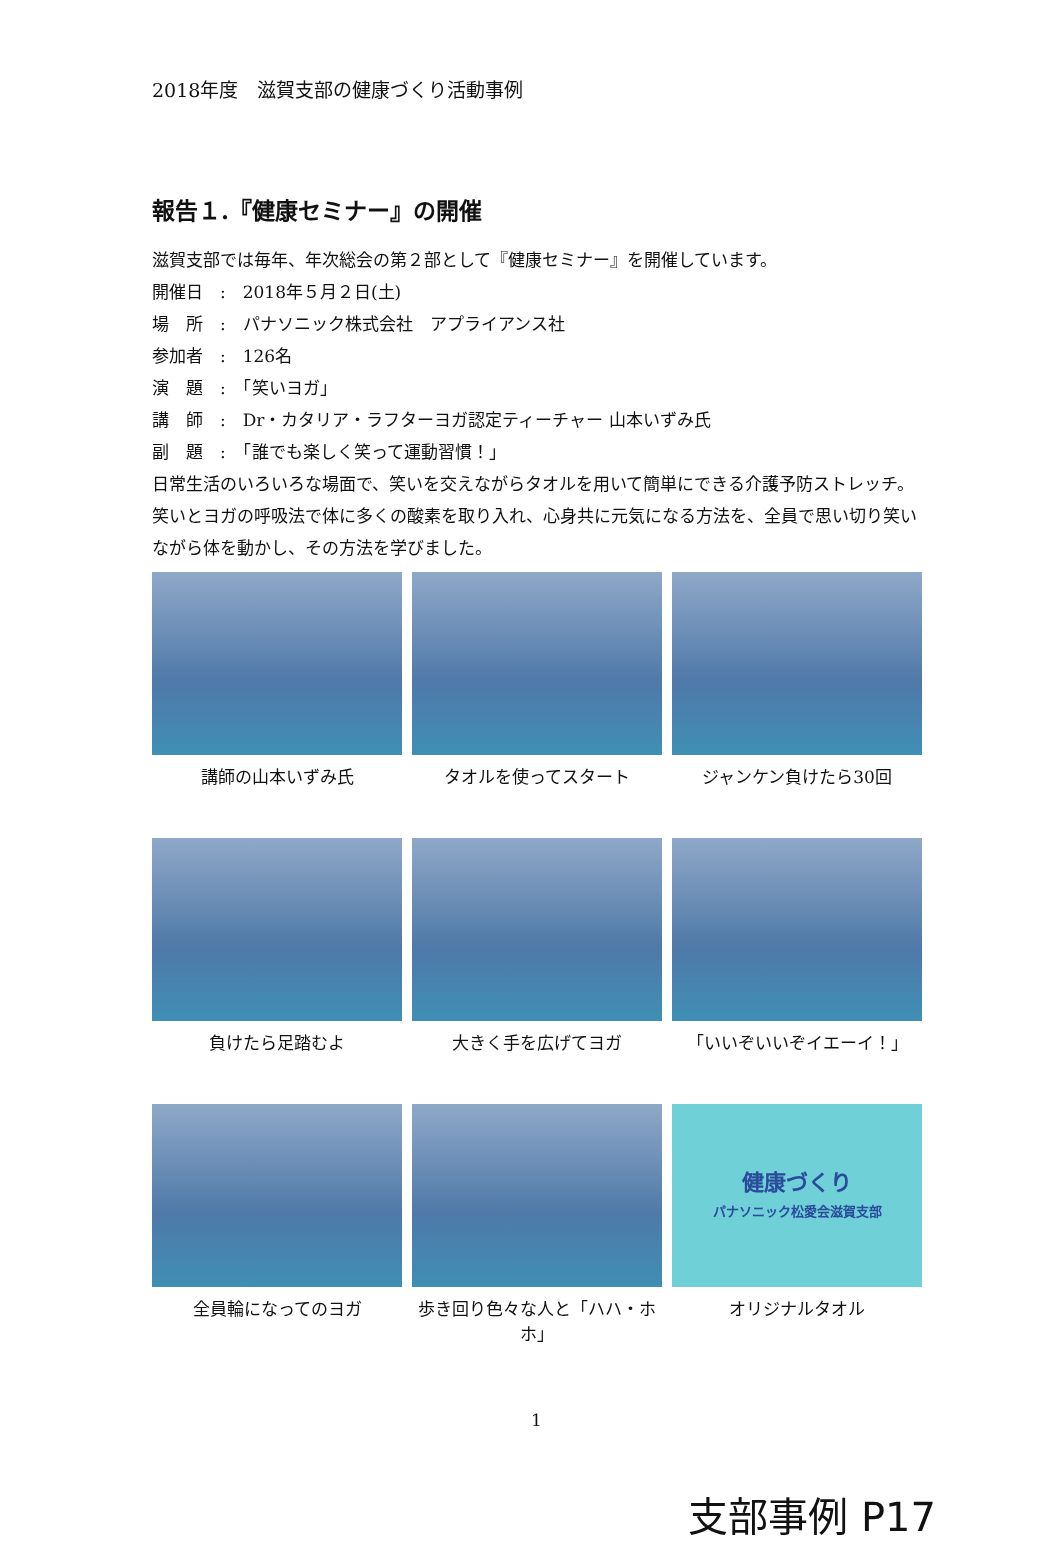2018年度　滋賀支部の健康づくり活動事例
報告１.『健康セミナー』の開催
滋賀支部では毎年、年次総会の第２部として『健康セミナー』を開催しています。
開催日　:　2018年５月２日(土)
場　所　:　パナソニック株式会社　アプライアンス社
参加者　:　126名
演　題　:　「笑いヨガ」
講　師　:　Dr・カタリア・ラフターヨガ認定ティーチャー 山本いずみ氏
副　題　:　「誰でも楽しく笑って運動習慣！」
日常生活のいろいろな場面で、笑いを交えながらタオルを用いて簡単にできる介護予防ストレッチ。笑いとヨガの呼吸法で体に多くの酸素を取り入れ、心身共に元気になる方法を、全員で思い切り笑いながら体を動かし、その方法を学びました。
講師の山本いずみ氏
タオルを使ってスタート
ジャンケン負けたら30回
負けたら足踏むよ
大きく手を広げてヨガ
「いいぞいいぞイエーイ！」
全員輪になってのヨガ
歩き回り色々な人と「ハハ・ホホ」
健康づくり
パナソニック松愛会滋賀支部
オリジナルタオル
1
支部事例 P17